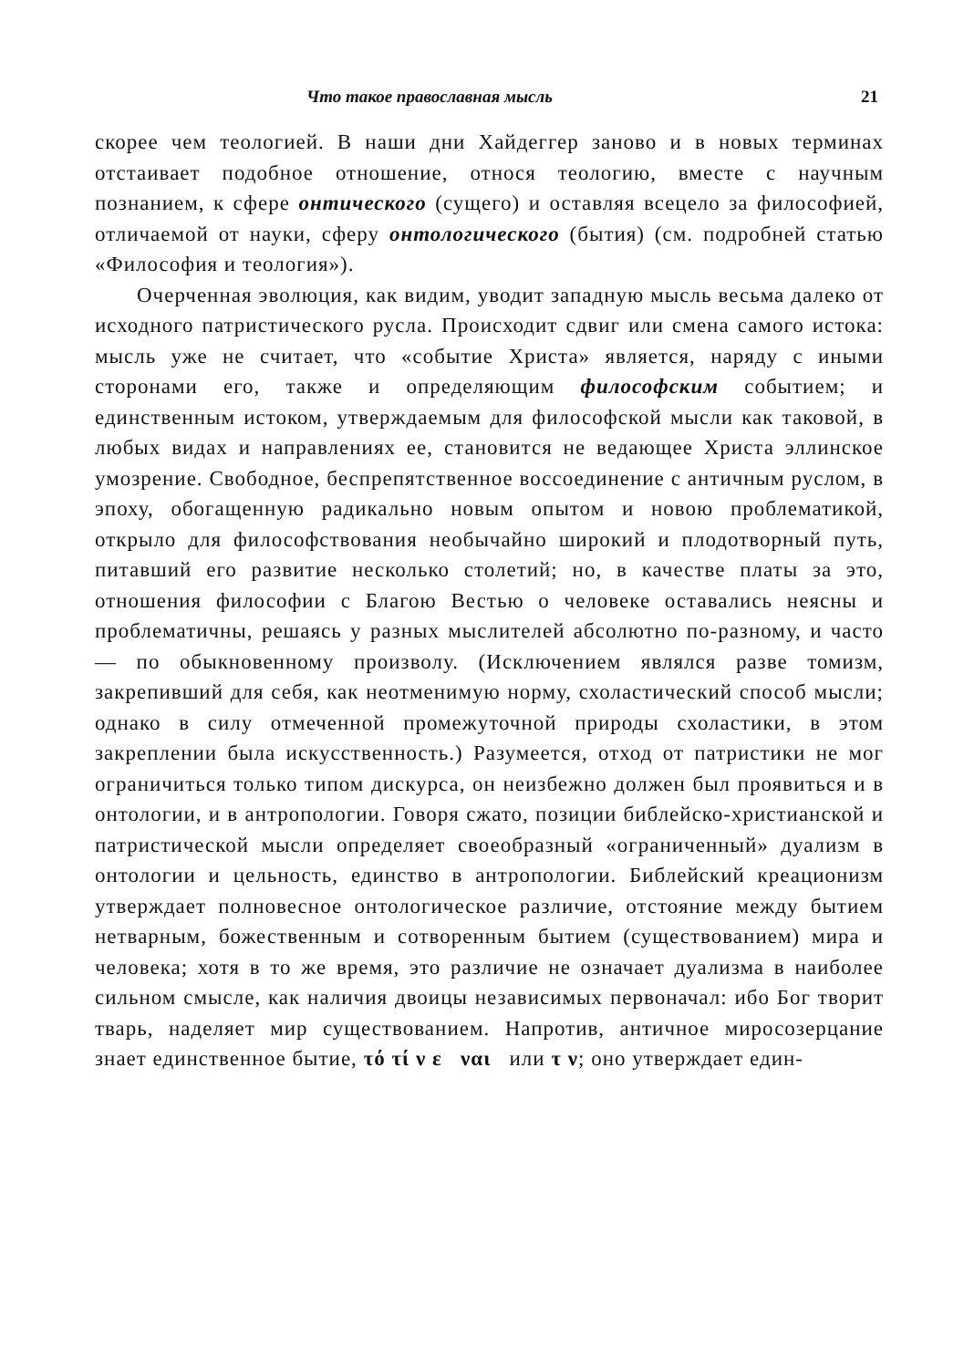Что такое православная мысль 21
скорее чем теологией. В наши дни Хайдеггер заново и в новых терминах отстаивает подобное отношение, относя теологию, вместе с научным познанием, к сфере онтического (сущего) и оставляя всецело за философией, отличаемой от науки, сферу онтологического (бытия) (см. подробней статью «Философия и теология»).
Очерченная эволюция, как видим, уводит западную мысль весьма далеко от исходного патристического русла. Происходит сдвиг или смена самого истока: мысль уже не считает, что «событие Христа» является, наряду с иными сторонами его, также и определяющим философским событием; и единственным истоком, утверждаемым для философской мысли как таковой, в любых видах и направлениях ее, становится не ведающее Христа эллинское умозрение. Свободное, беспрепятственное воссоединение с античным руслом, в эпоху, обогащенную радикально новым опытом и новою проблематикой, открыло для философствования необычайно широкий и плодотворный путь, питавший его развитие несколько столетий; но, в качестве платы за это, отношения философии с Благою Вестью о человеке оставались неясны и проблематичны, решаясь у разных мыслителей абсолютно по-разному, и часто — по обыкновенному произволу. (Исключением являлся разве томизм, закрепивший для себя, как неотменимую норму, схоластический способ мысли; однако в силу отмеченной промежуточной природы схоластики, в этом закреплении была искусственность.) Разумеется, отход от патристики не мог ограничиться только типом дискурса, он неизбежно должен был проявиться и в онтологии, и в антропологии. Говоря сжато, позиции библейско-христианской и патристической мысли определяет своеобразный «ограниченный» дуализм в онтологии и цельность, единство в антропологии. Библейский креационизм утверждает полновесное онтологическое различие, отстояние между бытием нетварным, божественным и сотворенным бытием (существованием) мира и человека; хотя в то же время, это различие не означает дуализма в наиболее сильном смысле, как наличия двоицы независимых первоначал: ибо Бог творит тварь, наделяет мир существованием. Напротив, античное миросозерцание знает единственное бытие, τό τί ν ε ναι или τ ν; оно утверждает един-